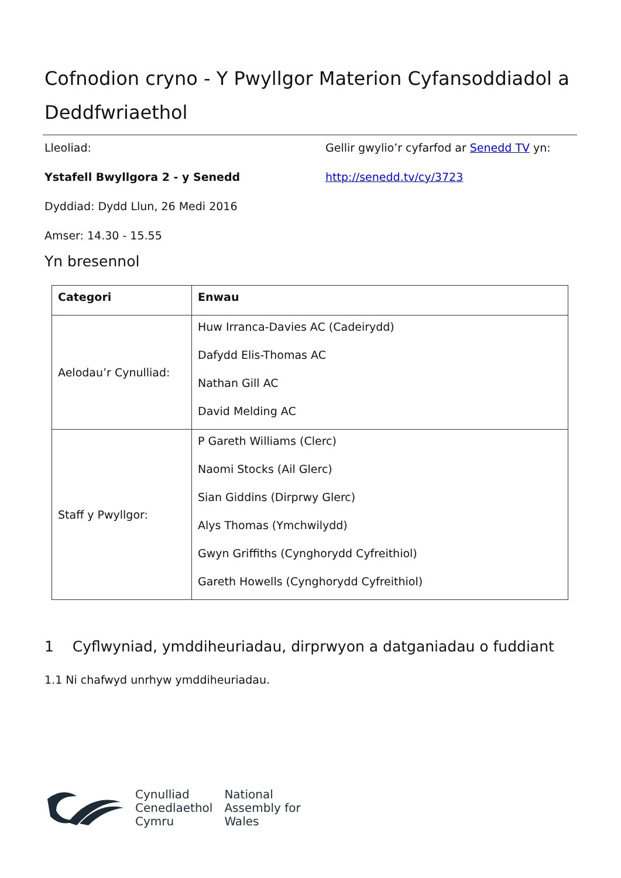Cofnodion cryno - Y Pwyllgor Materion Cyfansoddiadol a Deddfwriaethol
Lleoliad:
Ystafell Bwyllgora 2 - y Senedd
Dyddiad: Dydd Llun, 26 Medi 2016
Amser: 14.30 - 15.55
Gellir gwylio’r cyfarfod ar Senedd TV yn:
http://senedd.tv/cy/3723
Yn bresennol
| Categori | Enwau |
| --- | --- |
| Aelodau’r Cynulliad: | Huw Irranca-Davies AC (Cadeirydd) Dafydd Elis-Thomas AC Nathan Gill AC David Melding AC |
| Staff y Pwyllgor: | P Gareth Williams (Clerc) Naomi Stocks (Ail Glerc) Sian Giddins (Dirprwy Glerc) Alys Thomas (Ymchwilydd) Gwyn Griffiths (Cynghorydd Cyfreithiol) Gareth Howells (Cynghorydd Cyfreithiol) |
1 Cyflwyniad, ymddiheuriadau, dirprwyon a datganiadau o fuddiant
1.1 Ni chafwyd unrhyw ymddiheuriadau.
Cynulliad
Cenedlaethol
Cymru
National
Assembly for
Wales